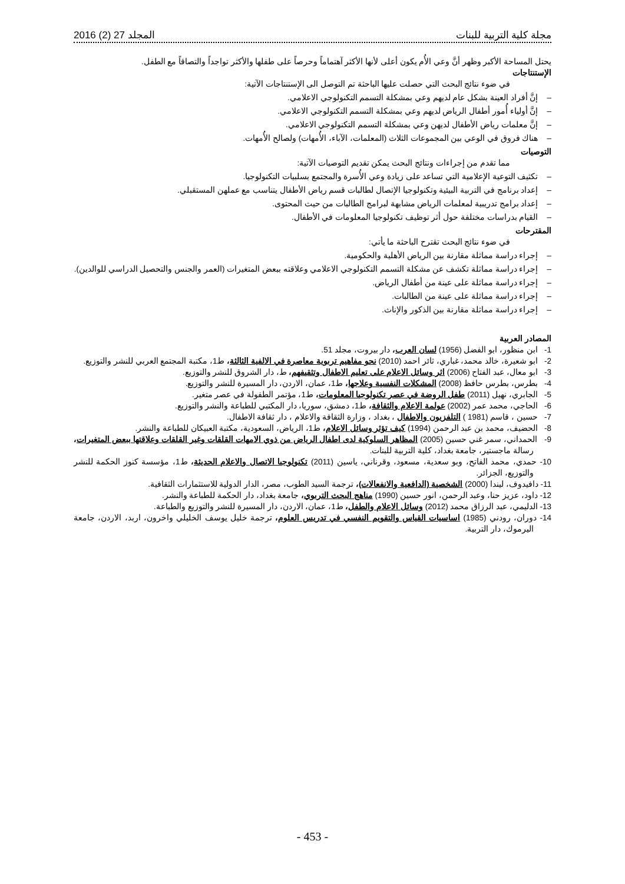مجلة كلية التربية للبنات المجلد 27 (2) 2016
يحتل المساحة الأكبر وظهر أنَّ وعي الأُم يكون أعلى لأنها الأكثر آهتماماً وحرصاً على طفلها والأكثر تواجداً والتصاقاً مع الطفل.
الإستنتاجات
في ضوء نتائج البحث التي حصلت عليها الباحثة تم التوصل الى الإستنتاجات الآتية:
– إنَّ أفراد العينة بشكل عام لديهم وعي بمشكلة التسمم التكنولوجي الاعلامي.
– إنَّ أولياء أُمور أطفال الرياض لديهم وعي بمشكلة التسمم التكنولوجي الاعلامي.
– إنَّ معلمات رياض الأطفال لديهن وعي بمشكلة التسمم التكنولوجي الاعلامي.
– هناك فروق في الوعي بين المجموعات الثلاث (المعلمات، الآباء، الأُمهات) ولصالح الأُمهات.
التوصيات
مما تقدم من إجراءات ونتائج البحث يمكن تقديم التوصيات الآتية:
– تكثيف التوعية الإعلامية التي تساعد على زيادة وعي الأُسرة والمجتمع بسلبيات التكنولوجيا.
– إعداد برنامج في التربية البيئية وتكنولوجيا الإتصال لطالبات قسم رياض الأطفال يتناسب مع عملهن المستقبلي.
– إعداد برامج تدريبية لمعلمات الرياض مشابهة لبرامج الطالبات من حيث المحتوى.
– القيام بدراسات مختلفة حول أثر توظيف تكنولوجيا المعلومات في الأطفال.
المقترحات
في ضوء نتائج البحث تقترح الباحثة ما يأتي:
– إجراء دراسة مماثلة مقارنة بين الرياض الأهلية والحكومية.
– إجراء دراسة مماثلة تكشف عن مشكلة التسمم التكنولوجي الاعلامي وعلاقته ببعض المتغيرات (العمر والجنس والتحصيل الدراسي للوالدين).
– إجراء دراسة مماثلة على عينة من أطفال الرياض.
– إجراء دراسة مماثلة على عينة من الطالبات.
– إجراء دراسة مماثلة مقارنة بين الذكور والإناث.
المصادر العربية
1- ابن منظور، ابو الفضل (1956) لسان العرب، دار بيروت، مجلد 51.
2- ابو شعيرة، خالد محمد، غباري، ثائر احمد (2010) نحو مفاهيم تربوية معاصرة في الالفية الثالثة، ط1، مكتبة المجتمع العربي للنشر والتوزيع.
3- ابو معال، عبد الفتاح (2006) اثر وسائل الاعلام على تعليم الاطفال وتثقيفهم، ط، دار الشروق للنشر والتوزيع.
4- بطرس، بطرس حافظ (2008) المشكلات النفسية وعلاجها، ط1، عمان، الاردن، دار المسيرة للنشر والتوزيع.
5- الجابري، نهيل (2011) طفل الروضة في عصر تكنولوجيا المعلومات، ط1، مؤتمر الطفولة في عصر متغير.
6- الحاجي، محمد عمر (2002) عولمة الاعلام والثقافة، ط1، دمشق، سوريا، دار المكتبي للطباعة والنشر والتوزيع.
7- حسين ، قاسم (1981 ) التلفزيون والاطفال ، بغداد ، وزارة الثقافة والاعلام ، دار ثقافة الاطفال.
8- الحضيف، محمد بن عبد الرحمن (1994) كيف تؤثر وسائل الاعلام، ط1، الرياض، السعودية، مكتبة العبيكان للطباعة والنشر.
9- الحمداني، سمر غني حسين (2005) المظاهر السلوكية لدى اطفال الرياض من ذوي الامهات القلقات وغير القلقات وعلاقتها ببعض المتغيرات، رسالة ماجستير، جامعة بغداد، كلية التربية للبنات.
10- حمدي، محمد الفاتح، وبو سعدية، مسعود، وقرناني، ياسين (2011) تكنولوجيا الاتصال والاعلام الحديثة، ط1، مؤسسة كنوز الحكمة للنشر والتوزيع، الجزائر.
11- دافيدوف، ليندا (2000) الشخصية (الدافعية والانفعالات)، ترجمة السيد الطوب، مصر، الدار الدولية للاستثمارات الثقافية.
12- داود، عزيز حنا، وعبد الرحمن، انور حسين (1990) مناهج البحث التربوي، جامعة بغداد، دار الحكمة للطباعة والنشر.
13- الدليمي، عبد الرزاق محمد (2012) وسائل الاعلام والطفل، ط1، عمان، الاردن، دار المسيرة للنشر والتوزيع والطباعة.
14- دوران، رودني (1985) اساسيات القياس والتقويم النفسي في تدريس العلوم، ترجمة خليل يوسف الخليلي واخرون، اربد، الاردن، جامعة اليرموك، دار التربية.
- 453 -